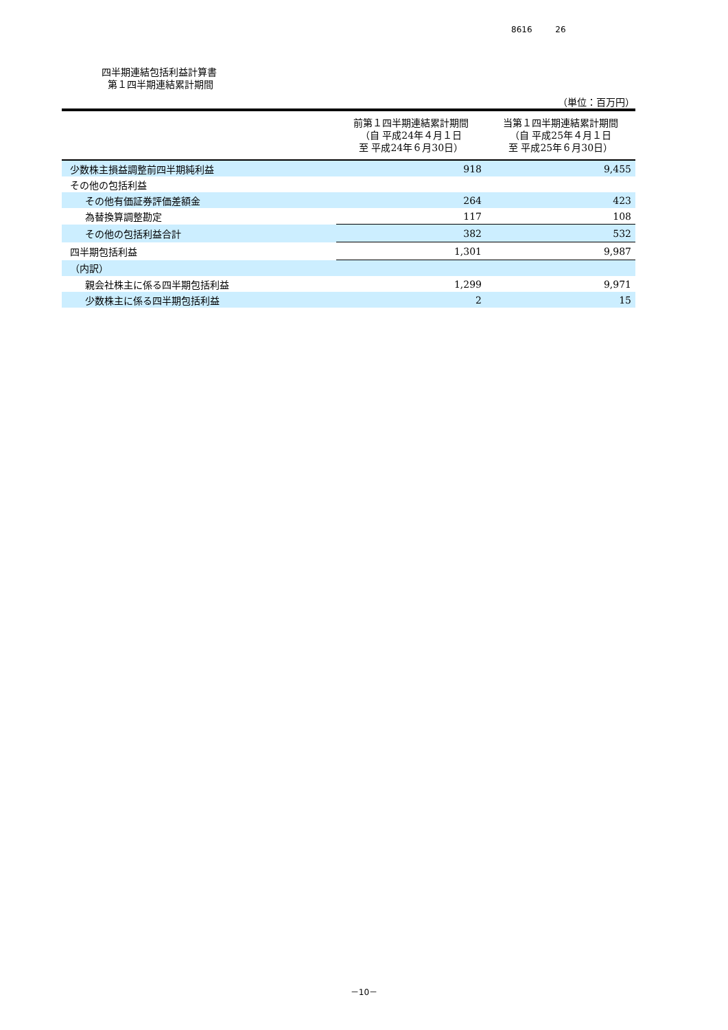8616 26
四半期連結包括利益計算書
第１四半期連結累計期間
（単位：百万円）
| | 前第１四半期連結累計期間 （自 平成24年４月１日 至 平成24年６月30日） | 当第１四半期連結累計期間 （自 平成25年４月１日 至 平成25年６月30日） |
| --- | --- | --- |
| 少数株主損益調整前四半期純利益 | 918 | 9,455 |
| その他の包括利益 | | |
| その他有価証券評価差額金 | 264 | 423 |
| 為替換算調整勘定 | 117 | 108 |
| その他の包括利益合計 | 382 | 532 |
| 四半期包括利益 | 1,301 | 9,987 |
| （内訳） | | |
| 親会社株主に係る四半期包括利益 | 1,299 | 9,971 |
| 少数株主に係る四半期包括利益 | 2 | 15 |
－10－